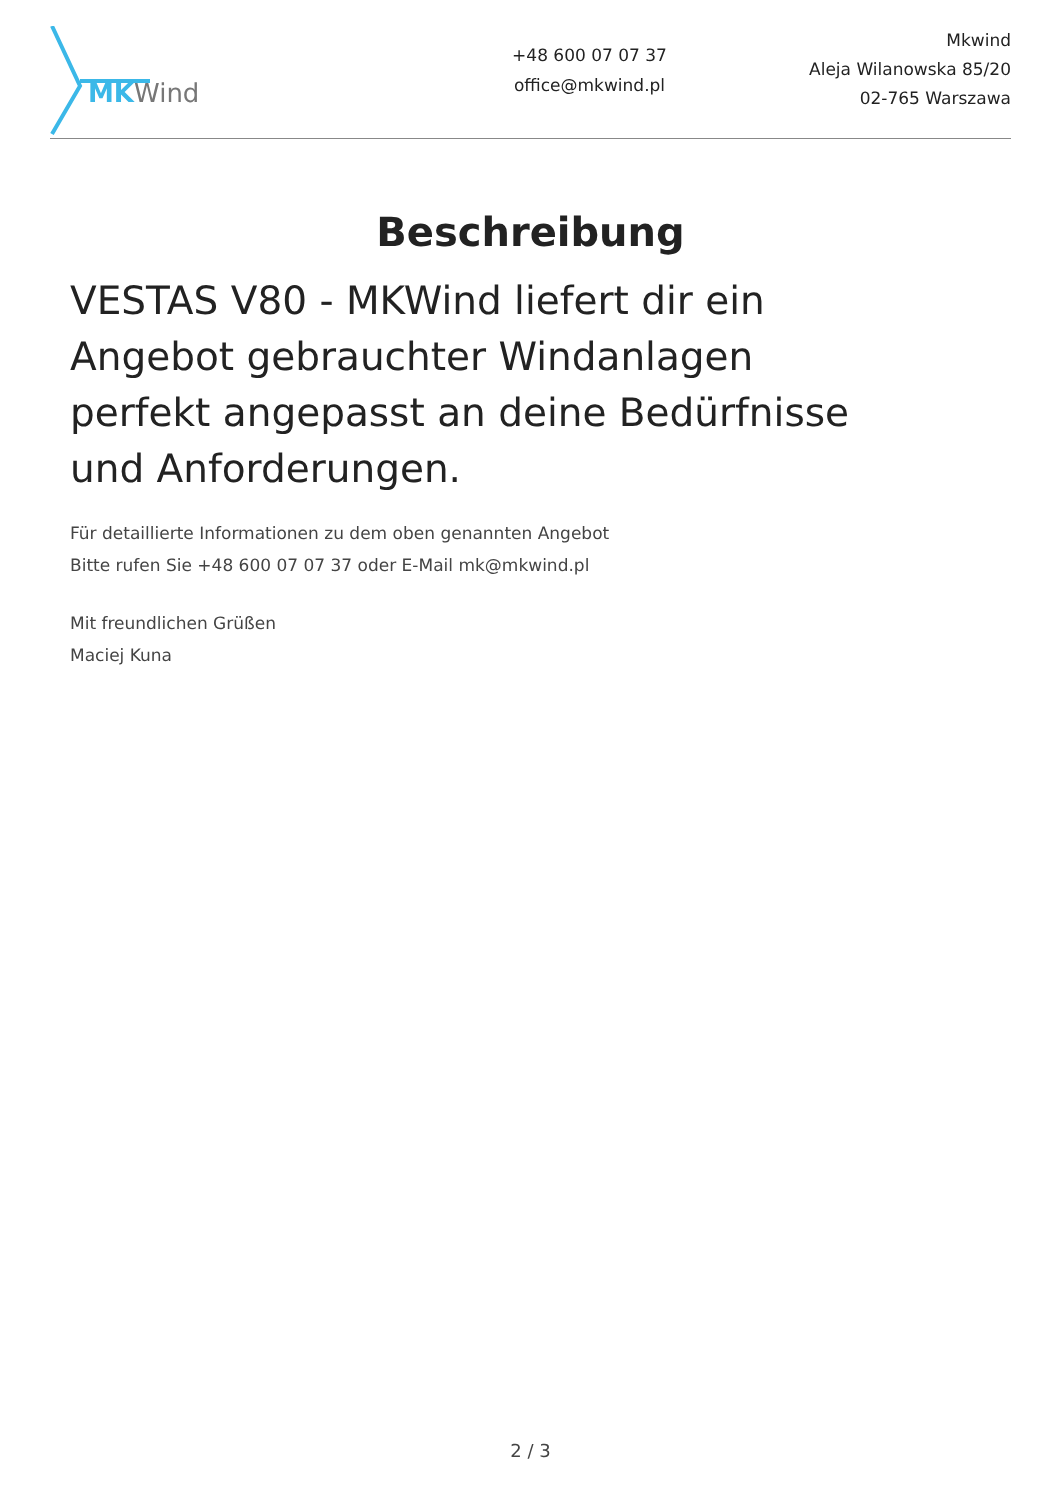MK Wind
+48 600 07 07 37
office@mkwind.pl
Mkwind
Aleja Wilanowska 85/20
02-765 Warszawa
Beschreibung
VESTAS V80 - MKWind liefert dir ein Angebot gebrauchter Windanlagen perfekt angepasst an deine Bedürfnisse und Anforderungen.
Für detaillierte Informationen zu dem oben genannten Angebot
Bitte rufen Sie +48 600 07 07 37 oder E-Mail mk@mkwind.pl
Mit freundlichen Grüßen
Maciej Kuna
2 / 3